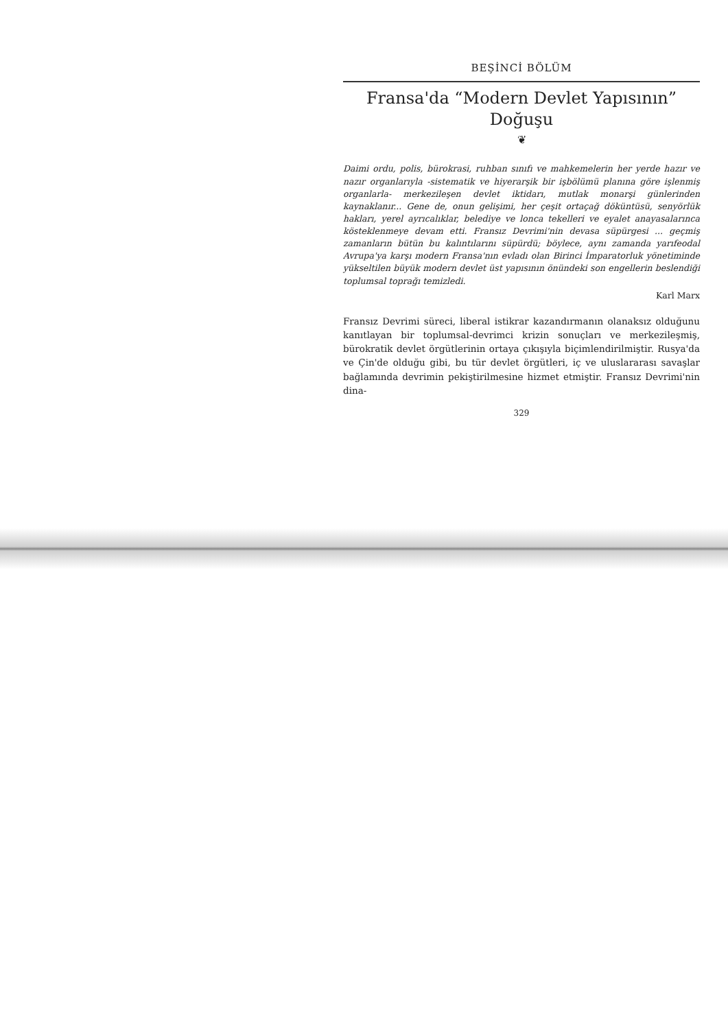BEŞİNCİ BÖLÜM
Fransa'da “Modern Devlet Yapısının” Doğuşu
❦
Daimi ordu, polis, bürokrasi, ruhban sınıfı ve mahkemelerin her yerde hazır ve nazır organlarıyla -sistematik ve hiyerarşik bir işbölümü planına göre işlenmiş organlarla- merkezileşen devlet iktidarı, mutlak monarşi günlerinden kaynaklanır... Gene de, onun gelişimi, her çeşit ortaçağ döküntüsü, senyörlük hakları, yerel ayrıcalıklar, belediye ve lonca tekelleri ve eyalet anayasalarınca köstek­lenmeye devam etti. Fransız Devrimi'nin devasa süpürgesi ... geçmiş zamanların bütün bu kalıntılarını süpürdü; böylece, aynı zamanda yarıfeodal Avrupa'ya karşı modern Fransa'nın evladı olan Birinci İmparatorluk yönetiminde yükseltilen büyük modern devlet üst yapısının önündeki son engellerin beslendiği toplumsal toprağı temizledi.
Karl Marx
Fransız Devrimi süreci, liberal istikrar kazandırmanın olanaksız olduğunu kanıtlayan bir toplumsal-devrimci krizin sonuçları ve merkezileşmiş, bürokratik devlet örgütlerinin ortaya çıkışıyla biçimlendirilmiştir. Rusya'da ve Çin'de olduğu gibi, bu tür devlet örgütleri, iç ve uluslararası savaşlar bağlamında devrimin pekiştirilmesine hizmet etmiştir. Fransız Devrimi'nin dina-
329